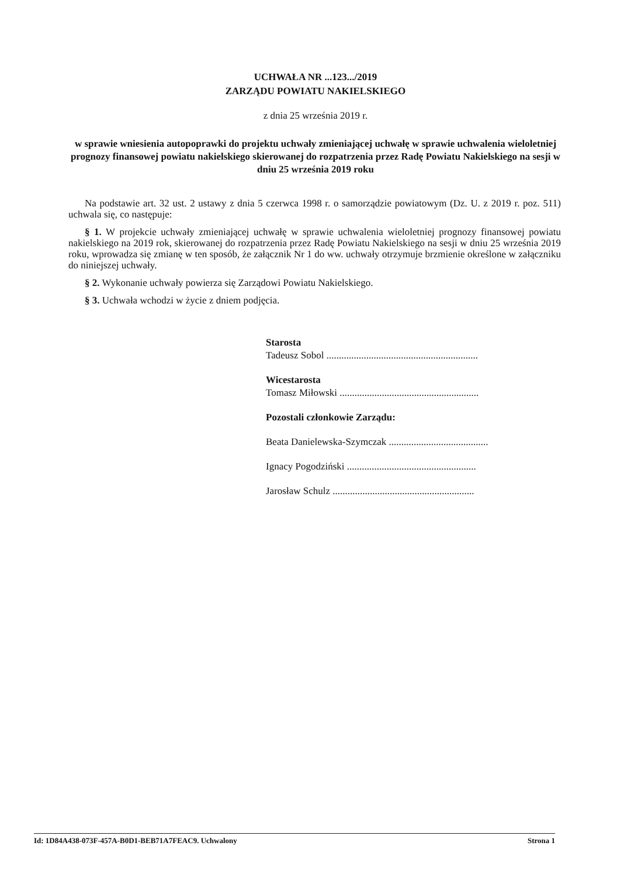UCHWAŁA NR ...123.../2019
ZARZĄDU POWIATU NAKIELSKIEGO
z dnia 25 września 2019 r.
w sprawie wniesienia autopoprawki do projektu uchwały zmieniającej uchwałę w sprawie uchwalenia wieloletniej prognozy finansowej powiatu nakielskiego skierowanej do rozpatrzenia przez Radę Powiatu Nakielskiego na sesji w dniu 25 września 2019 roku
Na podstawie art. 32 ust. 2 ustawy z dnia 5 czerwca 1998 r. o samorządzie powiatowym (Dz. U. z 2019 r. poz. 511) uchwala się, co następuje:
§ 1. W projekcie uchwały zmieniającej uchwałę w sprawie uchwalenia wieloletniej prognozy finansowej powiatu nakielskiego na 2019 rok, skierowanej do rozpatrzenia przez Radę Powiatu Nakielskiego na sesji w dniu 25 września 2019 roku, wprowadza się zmianę w ten sposób, że załącznik Nr 1 do ww. uchwały otrzymuje brzmienie określone w załączniku do niniejszej uchwały.
§ 2. Wykonanie uchwały powierza się Zarządowi Powiatu Nakielskiego.
§ 3. Uchwała wchodzi w życie z dniem podjęcia.
Starosta
Tadeusz Sobol .............................................................
Wicestarosta
Tomasz Miłowski ........................................................
Pozostali członkowie Zarządu:
Beata Danielewska-Szymczak ........................................
Ignacy Pogodziński ....................................................
Jarosław Schulz .........................................................
Id: 1D84A438-073F-457A-B0D1-BEB71A7FEAC9. Uchwalony Strona 1